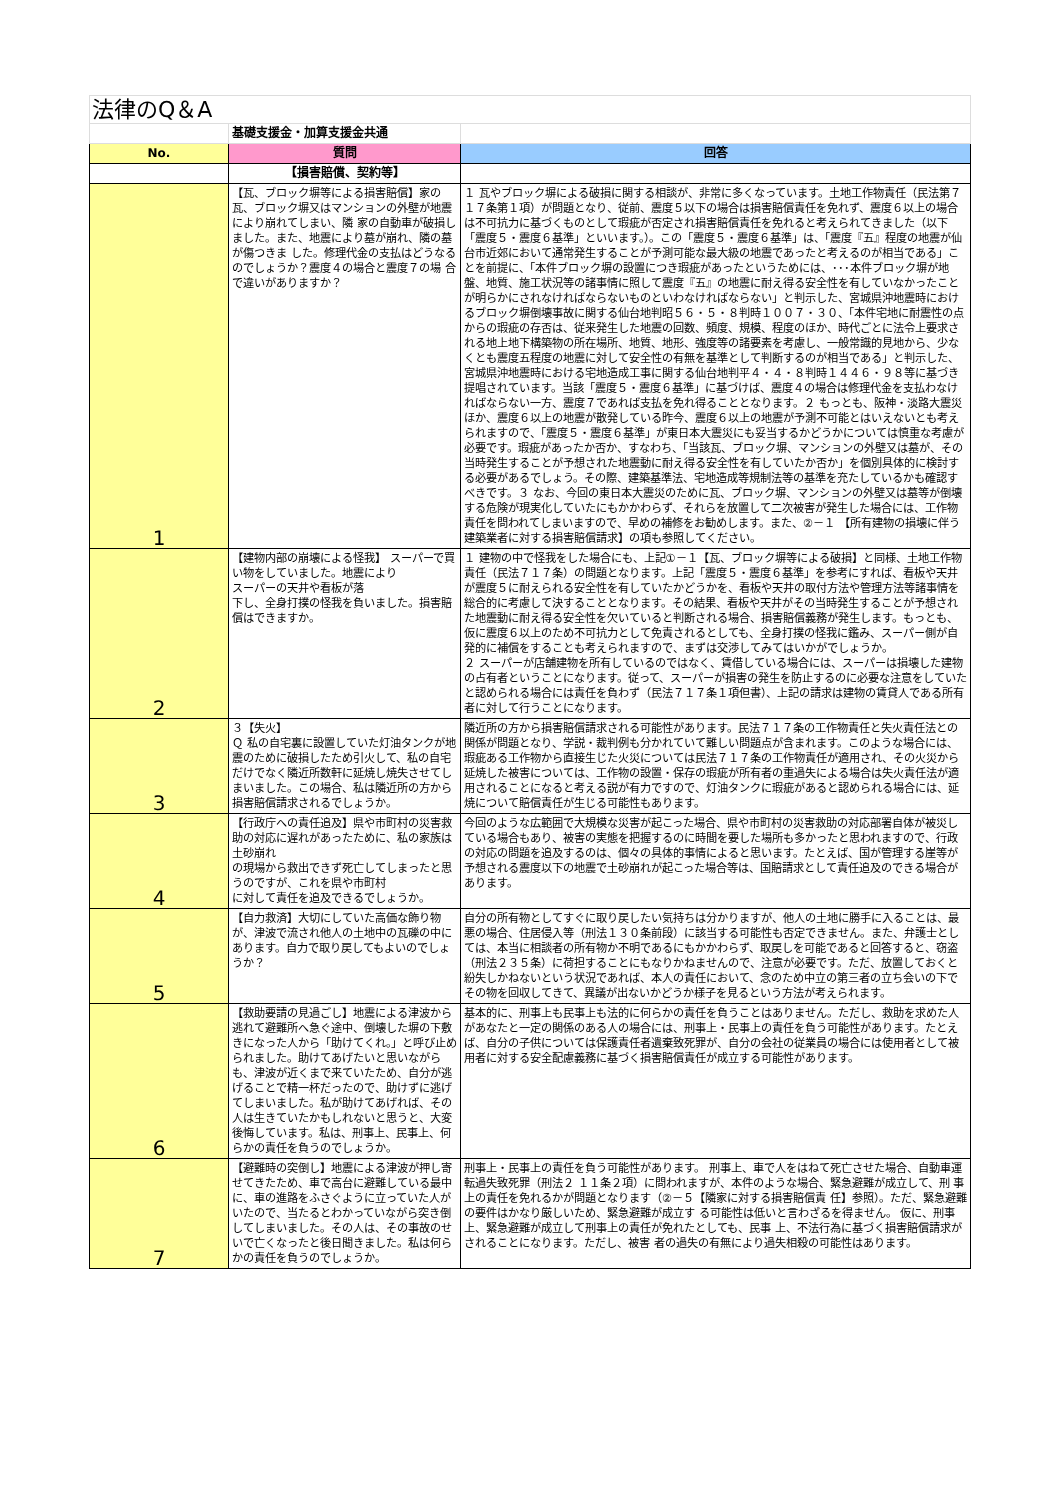| 法律のQ＆A | | |
| | 基礎支援金・加算支援金共通 | |
| No. | 質問 | 回答 |
| | 【損害賠償、契約等】 | |
| 1 | 【瓦、ブロック塀等による損害賠償】家の瓦、ブロック塀又はマンションの外壁が地震により崩れてしまい、隣 家の自動車が破損しました。また、地震により墓が崩れ、隣の墓が傷つきま した。修理代金の支払はどうなるのでしょうか？震度４の場合と震度７の場 合で違いがありますか？ | １ 瓦やブロック塀による破損に関する相談が、非常に多くなっています。土地工作物責任（民法第７１７条第１項）が問題となり、従前、震度５以下の場合は損害賠償責任を免れず、震度６以上の場合は不可抗力に基づくものとして瑕疵が否定され損害賠償責任を免れると考えられてきました（以下「震度５・震度６基準」といいます。）。この「震度５・震度６基準」は、「震度『五』程度の地震が仙台市近郊において通常発生することが予測可能な最大級の地震であったと考えるのが相当である」ことを前提に、「本件ブロック塀の設置につき瑕疵があったというためには、･･･本件ブロック塀が地盤、地質、施工状況等の諸事情に照して震度『五』の地震に耐え得る安全性を有していなかったことが明らかにされなければならないものといわなければならない」と判示した、宮城県沖地震時におけるブロック塀倒壊事故に関する仙台地判昭５６・５・８判時１００７・３０、「本件宅地に耐震性の点からの瑕疵の存否は、従来発生した地震の回数、頻度、規模、程度のほか、時代ごとに法令上要求される地上地下構築物の所在場所、地質、地形、強度等の諸要素を考慮し、一般常識的見地から、少なくとも震度五程度の地震に対して安全性の有無を基準として判断するのが相当である」と判示した、宮城県沖地震時における宅地造成工事に関する仙台地判平４・４・８判時１４４６・９８等に基づき提唱されています。当該「震度５・震度６基準」に基づけば、震度４の場合は修理代金を支払わなければならない一方、震度７であれば支払を免れ得ることとなります。２ もっとも、阪神・淡路大震災ほか、震度６以上の地震が散発している昨今、震度６以上の地震が予測不可能とはいえないとも考えられますので、「震度５・震度６基準」が東日本大震災にも妥当するかどうかについては慎重な考慮が必要です。瑕疵があったか否か、すなわち、「当該瓦、ブロック塀、マンションの外壁又は墓が、その当時発生することが予想された地震動に耐え得る安全性を有していたか否か」を個別具体的に検討する必要があるでしょう。その際、建築基準法、宅地造成等規制法等の基準を充たしているかも確認すべきです。３ なお、今回の東日本大震災のために瓦、ブロック塀、マンションの外壁又は墓等が倒壊する危険が現実化していたにもかかわらず、それらを放置して二次被害が発生した場合には、工作物責任を問われてしまいますので、早めの補修をお勧めします。また、②－１ 【所有建物の損壊に伴う建築業者に対する損害賠償請求】の項も参照してください。 |
| 2 | 【建物内部の崩壊による怪我】 スーパーで買い物をしていました。地震により スーパーの天井や看板が落 下し、全身打撲の怪我を負いました。損害賠償はできますか。 | １ 建物の中で怪我をした場合にも、上記①－１【瓦、ブロック塀等による破損】と同様、土地工作物責任（民法７１７条）の問題となります。上記「震度５・震度６基準」を参考にすれば、看板や天井が震度５に耐えられる安全性を有していたかどうかを、看板や天井の取付方法や管理方法等諸事情を総合的に考慮して決することとなります。その結果、看板や天井がその当時発生することが予想された地震動に耐え得る安全性を欠いていると判断される場合、損害賠償義務が発生します。もっとも、仮に震度６以上のため不可抗力として免責されるとしても、全身打撲の怪我に鑑み、スーパー側が自発的に補償をすることも考えられますので、まずは交渉してみてはいかがでしょうか。 ２ スーパーが店舗建物を所有しているのではなく、賃借している場合には、スーパーは損壊した建物の占有者ということになります。従って、スーパーが損害の発生を防止するのに必要な注意をしていたと認められる場合には責任を負わず（民法７１７条１項但書）、上記の請求は建物の賃貸人である所有者に対して行うことになります。 |
| 3 | ３【失火】 Ｑ 私の自宅裏に設置していた灯油タンクが地震のために破損したため引火して、私の自宅だけでなく隣近所数軒に延焼し焼失させてしまいました。この場合、私は隣近所の方から損害賠償請求されるでしょうか。 | 隣近所の方から損害賠償請求される可能性があります。民法７１７条の工作物責任と失火責任法との関係が問題となり、学説・裁判例も分かれていて難しい問題点が含まれます。このような場合には、瑕疵ある工作物から直接生じた火災については民法７１７条の工作物責任が適用され、その火災から延焼した被害については、工作物の設置・保存の瑕疵が所有者の重過失による場合は失火責任法が適用されることになると考える説が有力ですので、灯油タンクに瑕疵があると認められる場合には、延焼について賠償責任が生じる可能性もあります。 |
| 4 | 【行政庁への責任追及】県や市町村の災害救助の対応に遅れがあったために、私の家族は土砂崩れ の現場から救出できず死亡してしまったと思うのですが、これを県や市町村 に対して責任を追及できるでしょうか。 | 今回のような広範囲で大規模な災害が起こった場合、県や市町村の災害救助の対応部署自体が被災している場合もあり、被害の実態を把握するのに時間を要した場所も多かったと思われますので、行政の対応の問題を追及するのは、個々の具体的事情によると思います。たとえば、国が管理する崖等が予想される震度以下の地震で土砂崩れが起こった場合等は、国賠請求として責任追及のできる場合があります。 |
| 5 | 【自力救済】大切にしていた高価な飾り物が、津波で流され他人の土地中の瓦礫の中にあります。自力で取り戻してもよいのでしょうか？ | 自分の所有物としてすぐに取り戻したい気持ちは分かりますが、他人の土地に勝手に入ることは、最悪の場合、住居侵入等（刑法１３０条前段）に該当する可能性も否定できません。また、弁護士としては、本当に相談者の所有物か不明であるにもかかわらず、取戻しを可能であると回答すると、窃盗（刑法２３５条）に荷担することにもなりかねませんので、注意が必要です。ただ、放置しておくと紛失しかねないという状況であれば、本人の責任において、念のため中立の第三者の立ち会いの下でその物を回収してきて、異議が出ないかどうか様子を見るという方法が考えられます。 |
| 6 | 【救助要請の見過ごし】地震による津波から逃れて避難所へ急ぐ途中、倒壊した塀の下敷きになった人から「助けてくれ。」と呼び止められました。助けてあげたいと思いながらも、津波が近くまで来ていたため、自分が逃げることで精一杯だったので、助けずに逃げてしまいました。私が助けてあげれば、その人は生きていたかもしれないと思うと、大変後悔しています。私は、刑事上、民事上、何らかの責任を負うのでしょうか。 | 基本的に、刑事上も民事上も法的に何らかの責任を負うことはありません。ただし、救助を求めた人があなたと一定の関係のある人の場合には、刑事上・民事上の責任を負う可能性があります。たとえば、自分の子供については保護責任者遺棄致死罪が、自分の会社の従業員の場合には使用者として被用者に対する安全配慮義務に基づく損害賠償責任が成立する可能性があります。 |
| 7 | 【避難時の突倒し】地震による津波が押し寄せてきたため、車で高台に避難している最中に、車の進路をふさぐように立っていた人がいたので、当たるとわかっていながら突き倒してしまいました。その人は、その事故のせいで亡くなったと後日聞きました。私は何らかの責任を負うのでしょうか。 | 刑事上・民事上の責任を負う可能性があります。 刑事上、車で人をはねて死亡させた場合、自動車運転過失致死罪（刑法２ １１条２項）に問われますが、本件のような場合、緊急避難が成立して、刑 事上の責任を免れるかが問題となります（②－５【隣家に対する損害賠償責 任】参照）。ただ、緊急避難の要件はかなり厳しいため、緊急避難が成立す る可能性は低いと言わざるを得ません。 仮に、刑事上、緊急避難が成立して刑事上の責任が免れたとしても、民事 上、不法行為に基づく損害賠償請求がされることになります。ただし、被害 者の過失の有無により過失相殺の可能性はあります。 |